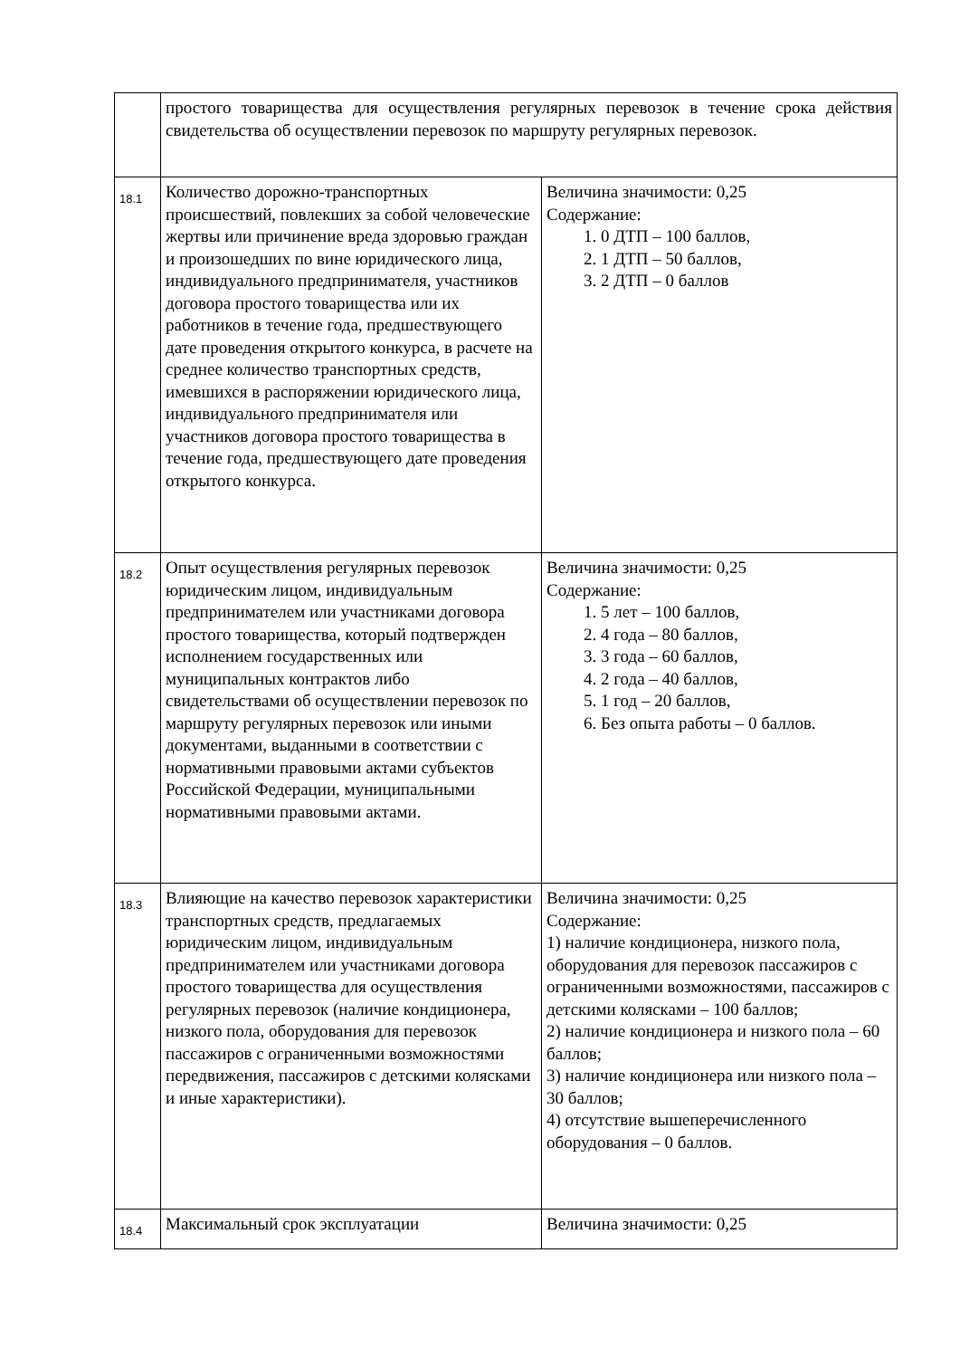| | простого товарищества для осуществления регулярных перевозок в течение срока действия свидетельства об осуществлении перевозок по маршруту регулярных перевозок. | |
| 18.1 | Количество дорожно-транспортных происшествий, повлекших за собой человеческие жертвы или причинение вреда здоровью граждан и произошедших по вине юридического лица, индивидуального предпринимателя, участников договора простого товарищества или их работников в течение года, предшествующего дате проведения открытого конкурса, в расчете на среднее количество транспортных средств, имевшихся в распоряжении юридического лица, индивидуального предпринимателя или участников договора простого товарищества в течение года, предшествующего дате проведения открытого конкурса. | Величина значимости: 0,25 Содержание: 1. 0 ДТП – 100 баллов, 2. 1 ДТП – 50 баллов, 3. 2 ДТП – 0 баллов |
| 18.2 | Опыт осуществления регулярных перевозок юридическим лицом, индивидуальным предпринимателем или участниками договора простого товарищества, который подтвержден исполнением государственных или муниципальных контрактов либо свидетельствами об осуществлении перевозок по маршруту регулярных перевозок или иными документами, выданными в соответствии с нормативными правовыми актами субъектов Российской Федерации, муниципальными нормативными правовыми актами. | Величина значимости: 0,25 Содержание: 1. 5 лет – 100 баллов, 2. 4 года – 80 баллов, 3. 3 года – 60 баллов, 4. 2 года – 40 баллов, 5. 1 год – 20 баллов, 6. Без опыта работы – 0 баллов. |
| 18.3 | Влияющие на качество перевозок характеристики транспортных средств, предлагаемых юридическим лицом, индивидуальным предпринимателем или участниками договора простого товарищества для осуществления регулярных перевозок (наличие кондиционера, низкого пола, оборудования для перевозок пассажиров с ограниченными возможностями передвижения, пассажиров с детскими колясками и иные характеристики). | Величина значимости: 0,25 Содержание: 1) наличие кондиционера, низкого пола, оборудования для перевозок пассажиров с ограниченными возможностями, пассажиров с детскими колясками – 100 баллов; 2) наличие кондиционера и низкого пола – 60 баллов; 3) наличие кондиционера или низкого пола – 30 баллов; 4) отсутствие вышеперечисленного оборудования – 0 баллов. |
| 18.4 | Максимальный срок эксплуатации | Величина значимости: 0,25 |